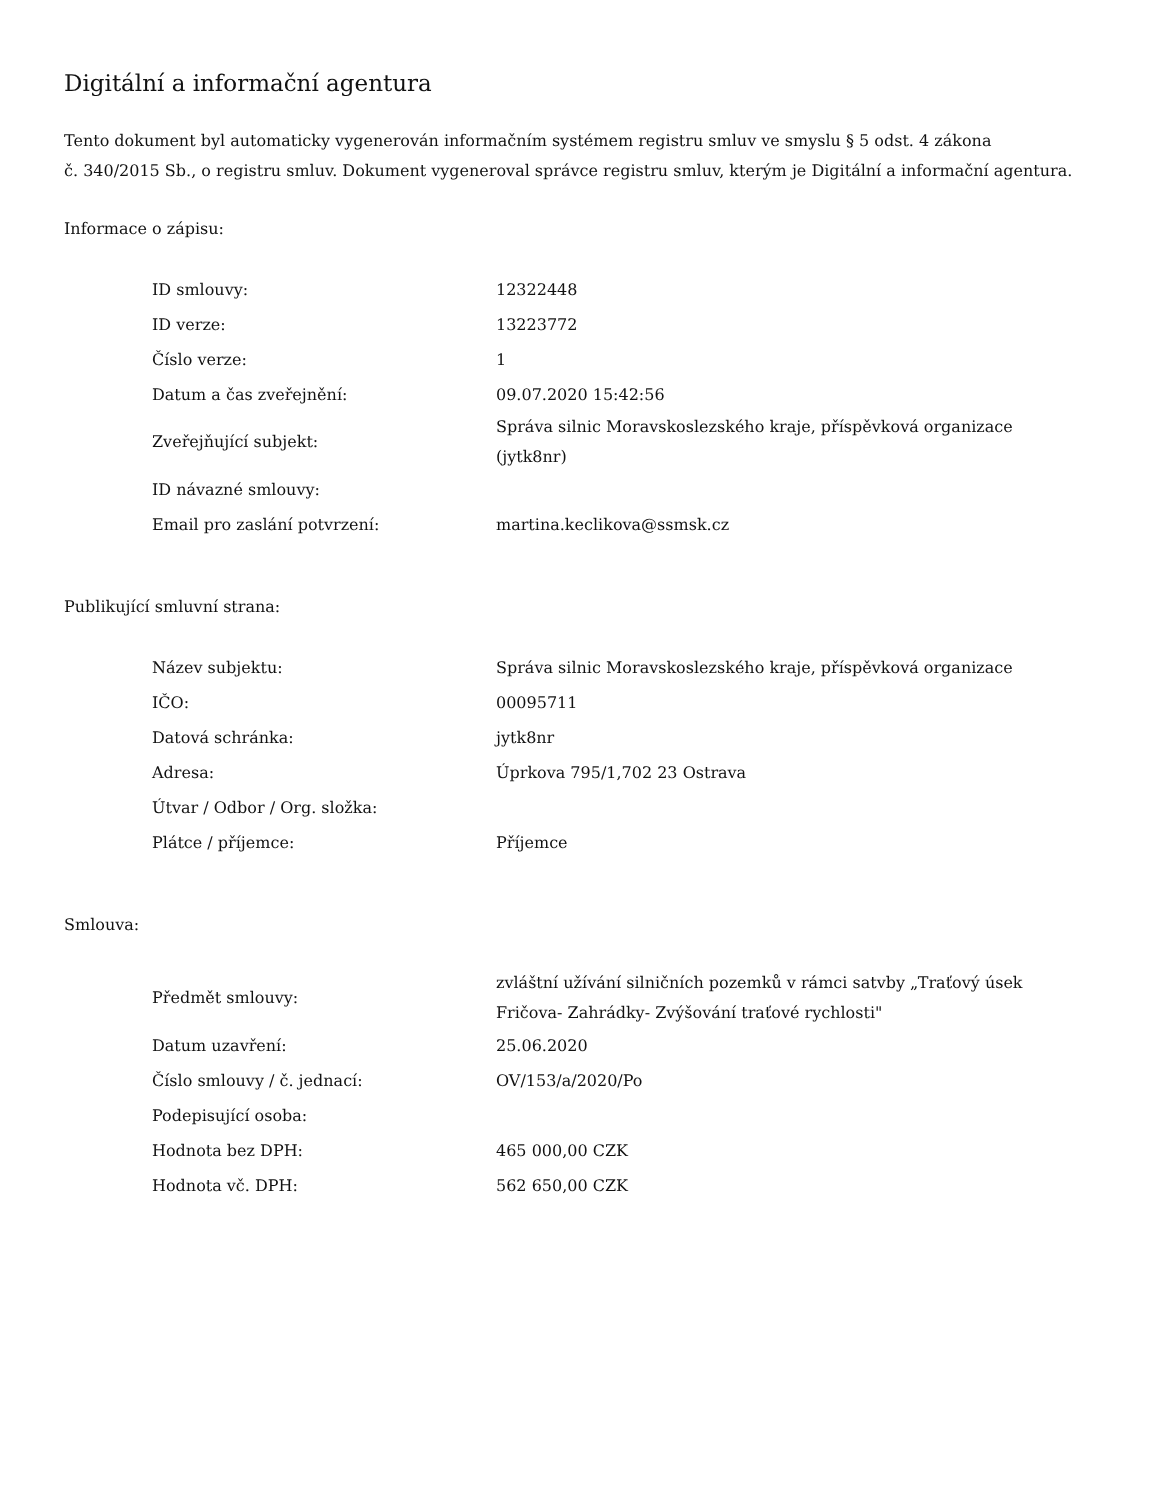Digitální a informační agentura
Tento dokument byl automaticky vygenerován informačním systémem registru smluv ve smyslu § 5 odst. 4 zákona
č. 340/2015 Sb., o registru smluv. Dokument vygeneroval správce registru smluv, kterým je Digitální a informační agentura.
Informace o zápisu:
| ID smlouvy: | 12322448 |
| ID verze: | 13223772 |
| Číslo verze: | 1 |
| Datum a čas zveřejnění: | 09.07.2020 15:42:56 |
| Zveřejňující subjekt: | Správa silnic Moravskoslezského kraje, příspěvková organizace (jytk8nr) |
| ID návazné smlouvy: | |
| Email pro zaslání potvrzení: | martina.keclikova@ssmsk.cz |
Publikující smluvní strana:
| Název subjektu: | Správa silnic Moravskoslezského kraje, příspěvková organizace |
| IČO: | 00095711 |
| Datová schránka: | jytk8nr |
| Adresa: | Úprkova 795/1,702 23 Ostrava |
| Útvar / Odbor / Org. složka: | |
| Plátce / příjemce: | Příjemce |
Smlouva:
| Předmět smlouvy: | zvláštní užívání silničních pozemků v rámci satvby „Traťový úsek Fričova- Zahrádky- Zvýšování traťové rychlosti" |
| Datum uzavření: | 25.06.2020 |
| Číslo smlouvy / č. jednací: | OV/153/a/2020/Po |
| Podepisující osoba: | |
| Hodnota bez DPH: | 465 000,00 CZK |
| Hodnota vč. DPH: | 562 650,00 CZK |